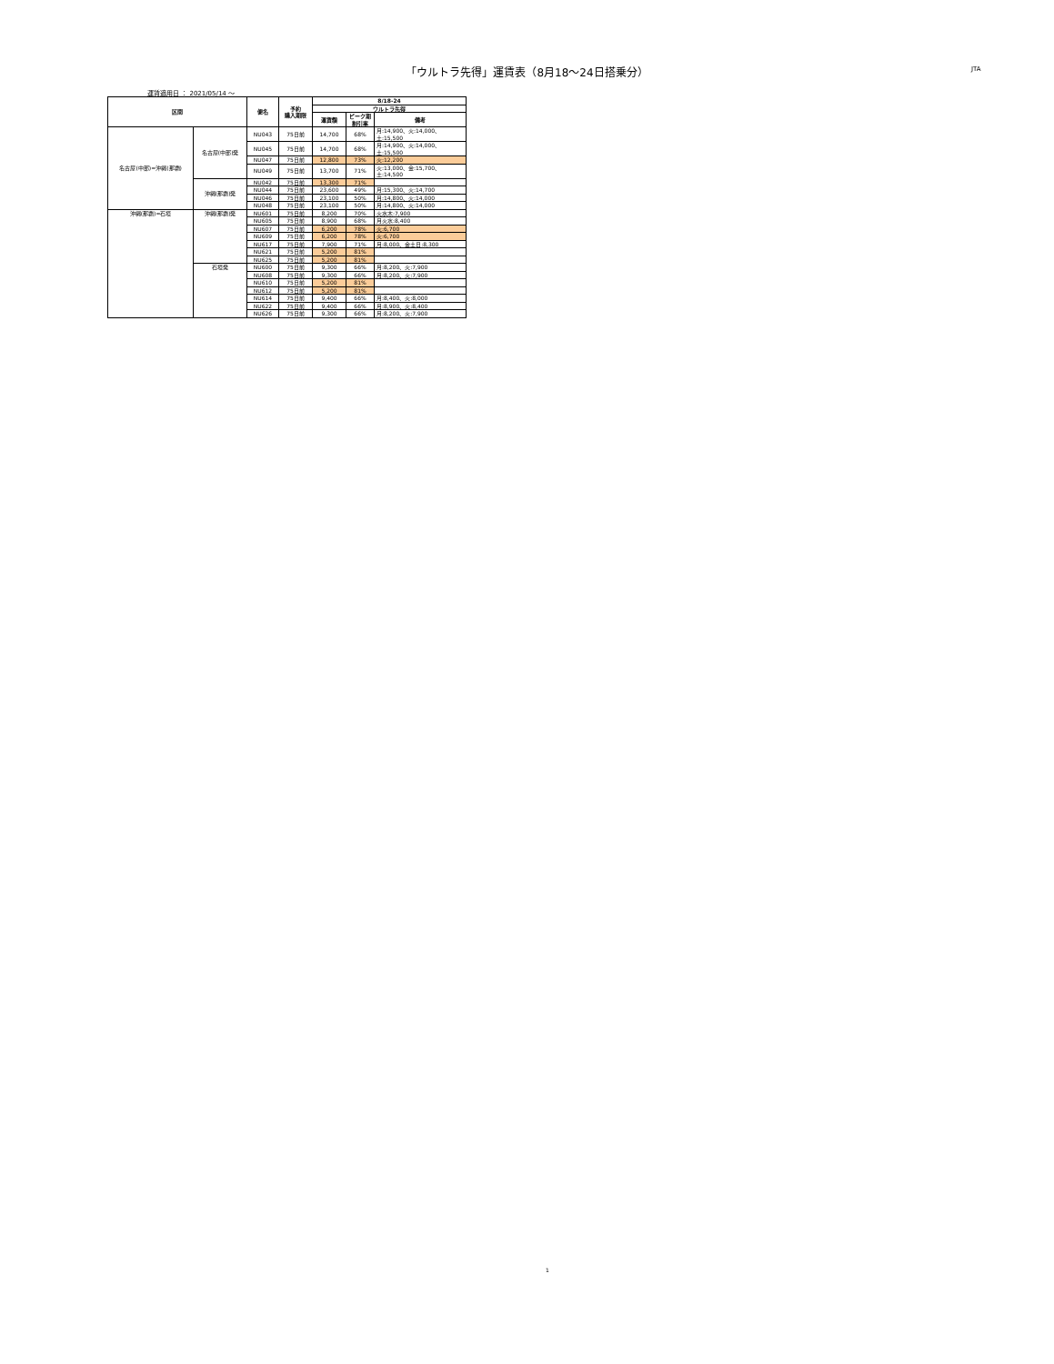「ウルトラ先得」運賃表（8月18～24日搭乗分） JTA
運賃適用日 ： 2021/05/14 ～
| 区間 | | 便名 | 予約 購入期限 | 8/18-24 | | |
| --- | --- | --- | --- | --- | --- | --- |
| | | | | ウルトラ先得 | | |
| | | | | 運賃額 | ピーク期 割引率 | 備考 |
| 名古屋(中部)=沖縄(那覇) | 名古屋(中部)発 | NU043 | 75日前 | 14,700 | 68% | 月:14,900、火:14,000、土:15,500 |
| | | NU045 | 75日前 | 14,700 | 68% | 月:14,900、火:14,000、土:15,500 |
| | | NU047 | 75日前 | 12,800 | 73% | 火:12,200 |
| | | NU049 | 75日前 | 13,700 | 71% | 火:13,000、金:15,700、土:14,500 |
| | 沖縄(那覇)発 | NU042 | 75日前 | 13,300 | 71% | |
| | | NU044 | 75日前 | 23,600 | 49% | 月:15,300、火:14,700 |
| | | NU046 | 75日前 | 23,100 | 50% | 月:14,800、火:14,000 |
| | | NU048 | 75日前 | 23,100 | 50% | 月:14,800、火:14,000 |
| 沖縄(那覇)=石垣 | 沖縄(那覇)発 | NU601 | 75日前 | 8,200 | 70% | 火水木:7,900 |
| | | NU605 | 75日前 | 8,900 | 68% | 月火水:8,400 |
| | | NU607 | 75日前 | 6,200 | 78% | 火:6,700 |
| | | NU609 | 75日前 | 6,200 | 78% | 火:6,700 |
| | | NU617 | 75日前 | 7,900 | 71% | 月:8,000、金土日:8,300 |
| | | NU621 | 75日前 | 5,200 | 81% | |
| | | NU625 | 75日前 | 5,200 | 81% | |
| | 石垣発 | NU600 | 75日前 | 9,300 | 66% | 月:8,200、火:7,900 |
| | | NU608 | 75日前 | 9,300 | 66% | 月:8,200、火:7,900 |
| | | NU610 | 75日前 | 5,200 | 81% | |
| | | NU612 | 75日前 | 5,200 | 81% | |
| | | NU614 | 75日前 | 9,400 | 66% | 月:8,400、火:8,000 |
| | | NU622 | 75日前 | 9,400 | 66% | 月:8,900、火:8,400 |
| | | NU626 | 75日前 | 9,300 | 66% | 月:8,200、火:7,900 |
1